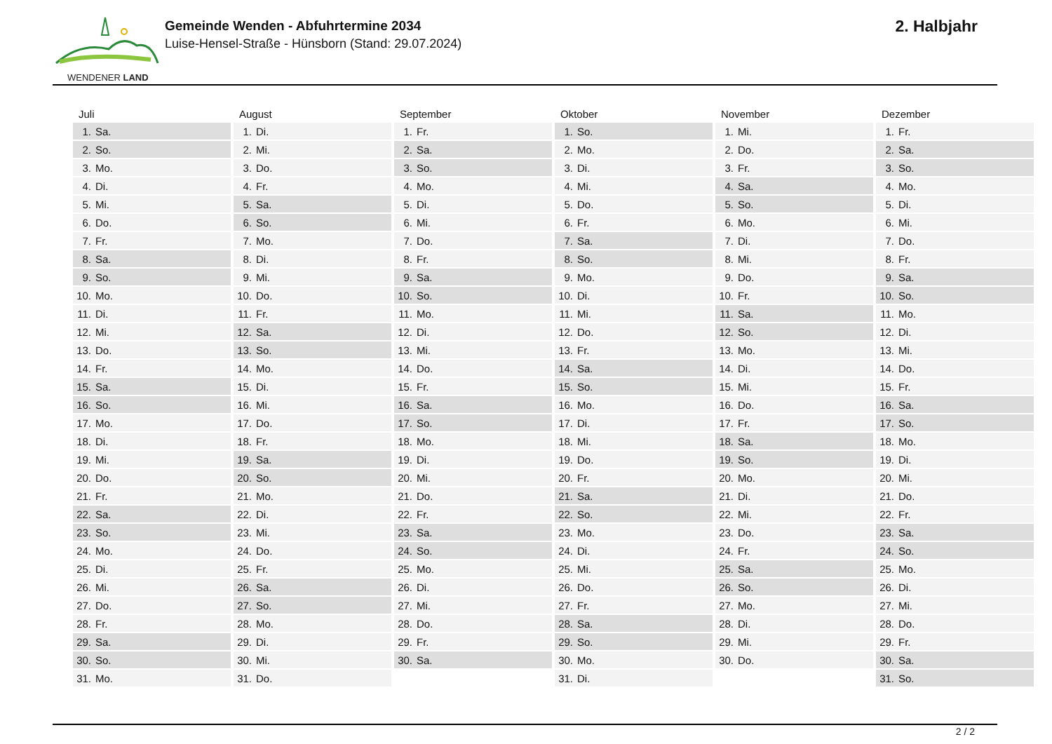WENDENER LAND
Gemeinde Wenden - Abfuhrtermine 2034
Luise-Hensel-Straße - Hünsborn (Stand: 29.07.2024)
2. Halbjahr
| Juli | August | September | Oktober | November | Dezember |
| --- | --- | --- | --- | --- | --- |
| 1. Sa. | 1. Di. | 1. Fr. | 1. So. | 1. Mi. | 1. Fr. |
| 2. So. | 2. Mi. | 2. Sa. | 2. Mo. | 2. Do. | 2. Sa. |
| 3. Mo. | 3. Do. | 3. So. | 3. Di. | 3. Fr. | 3. So. |
| 4. Di. | 4. Fr. | 4. Mo. | 4. Mi. | 4. Sa. | 4. Mo. |
| 5. Mi. | 5. Sa. | 5. Di. | 5. Do. | 5. So. | 5. Di. |
| 6. Do. | 6. So. | 6. Mi. | 6. Fr. | 6. Mo. | 6. Mi. |
| 7. Fr. | 7. Mo. | 7. Do. | 7. Sa. | 7. Di. | 7. Do. |
| 8. Sa. | 8. Di. | 8. Fr. | 8. So. | 8. Mi. | 8. Fr. |
| 9. So. | 9. Mi. | 9. Sa. | 9. Mo. | 9. Do. | 9. Sa. |
| 10. Mo. | 10. Do. | 10. So. | 10. Di. | 10. Fr. | 10. So. |
| 11. Di. | 11. Fr. | 11. Mo. | 11. Mi. | 11. Sa. | 11. Mo. |
| 12. Mi. | 12. Sa. | 12. Di. | 12. Do. | 12. So. | 12. Di. |
| 13. Do. | 13. So. | 13. Mi. | 13. Fr. | 13. Mo. | 13. Mi. |
| 14. Fr. | 14. Mo. | 14. Do. | 14. Sa. | 14. Di. | 14. Do. |
| 15. Sa. | 15. Di. | 15. Fr. | 15. So. | 15. Mi. | 15. Fr. |
| 16. So. | 16. Mi. | 16. Sa. | 16. Mo. | 16. Do. | 16. Sa. |
| 17. Mo. | 17. Do. | 17. So. | 17. Di. | 17. Fr. | 17. So. |
| 18. Di. | 18. Fr. | 18. Mo. | 18. Mi. | 18. Sa. | 18. Mo. |
| 19. Mi. | 19. Sa. | 19. Di. | 19. Do. | 19. So. | 19. Di. |
| 20. Do. | 20. So. | 20. Mi. | 20. Fr. | 20. Mo. | 20. Mi. |
| 21. Fr. | 21. Mo. | 21. Do. | 21. Sa. | 21. Di. | 21. Do. |
| 22. Sa. | 22. Di. | 22. Fr. | 22. So. | 22. Mi. | 22. Fr. |
| 23. So. | 23. Mi. | 23. Sa. | 23. Mo. | 23. Do. | 23. Sa. |
| 24. Mo. | 24. Do. | 24. So. | 24. Di. | 24. Fr. | 24. So. |
| 25. Di. | 25. Fr. | 25. Mo. | 25. Mi. | 25. Sa. | 25. Mo. |
| 26. Mi. | 26. Sa. | 26. Di. | 26. Do. | 26. So. | 26. Di. |
| 27. Do. | 27. So. | 27. Mi. | 27. Fr. | 27. Mo. | 27. Mi. |
| 28. Fr. | 28. Mo. | 28. Do. | 28. Sa. | 28. Di. | 28. Do. |
| 29. Sa. | 29. Di. | 29. Fr. | 29. So. | 29. Mi. | 29. Fr. |
| 30. So. | 30. Mi. | 30. Sa. | 30. Mo. | 30. Do. | 30. Sa. |
| 31. Mo. | 31. Do. | | 31. Di. | | 31. So. |
2 / 2